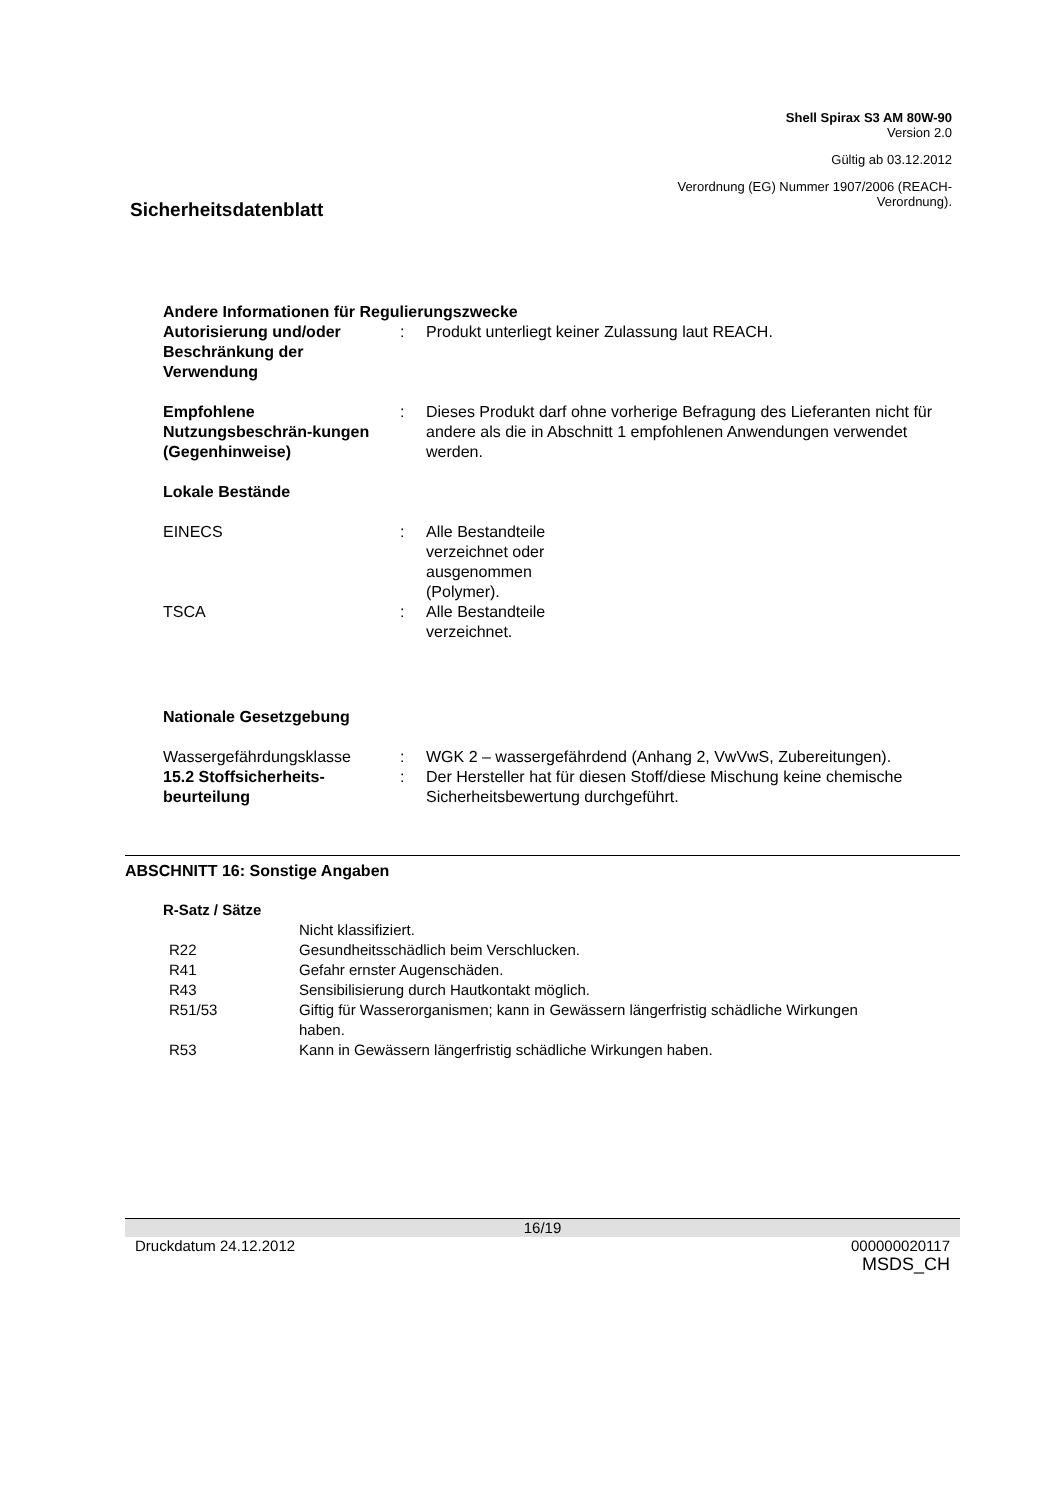Shell Spirax S3 AM 80W-90
Version 2.0
Gültig ab 03.12.2012
Verordnung (EG) Nummer 1907/2006 (REACH-
Verordnung).
Sicherheitsdatenblatt
Andere Informationen für Regulierungszwecke
Autorisierung und/oder Beschränkung der Verwendung
: Produkt unterliegt keiner Zulassung laut REACH.
Empfohlene Nutzungsbeschrän-kungen (Gegenhinweise)
: Dieses Produkt darf ohne vorherige Befragung des Lieferanten nicht für andere als die in Abschnitt 1 empfohlenen Anwendungen verwendet werden.
Lokale Bestände
EINECS : Alle Bestandteile verzeichnet oder ausgenommen (Polymer).
TSCA : Alle Bestandteile verzeichnet.
Nationale Gesetzgebung
Wassergefährdungsklasse : WGK 2 – wassergefährdend (Anhang 2, VwVwS, Zubereitungen).
15.2 Stoffsicherheits-beurteilung
: Der Hersteller hat für diesen Stoff/diese Mischung keine chemische Sicherheitsbewertung durchgeführt.
ABSCHNITT 16: Sonstige Angaben
R-Satz / Sätze
Nicht klassifiziert.
R22 Gesundheitsschädlich beim Verschlucken.
R41 Gefahr ernster Augenschäden.
R43 Sensibilisierung durch Hautkontakt möglich.
R51/53 Giftig für Wasserorganismen; kann in Gewässern längerfristig schädliche Wirkungen haben.
R53 Kann in Gewässern längerfristig schädliche Wirkungen haben.
16/19
Druckdatum 24.12.2012 000000020117
MSDS_CH